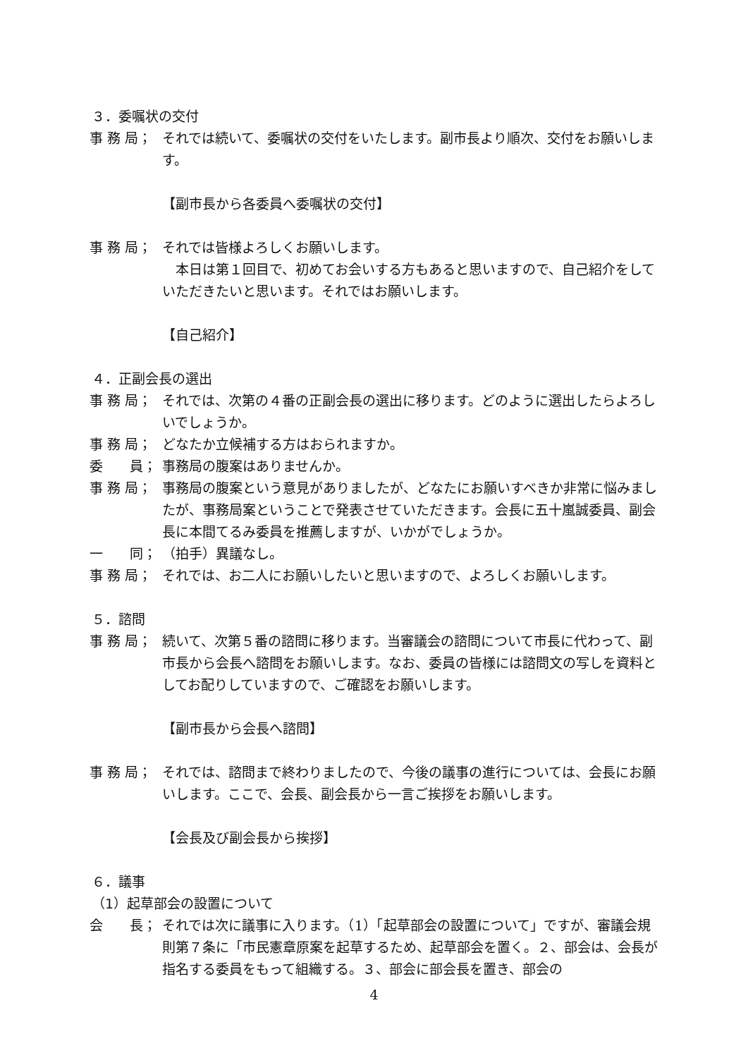３．委嘱状の交付
事 務 局； それでは続いて、委嘱状の交付をいたします。副市長より順次、交付をお願いします。
【副市長から各委員へ委嘱状の交付】
事 務 局； それでは皆様よろしくお願いします。
　本日は第１回目で、初めてお会いする方もあると思いますので、自己紹介をしていただきたいと思います。それではお願いします。
【自己紹介】
４．正副会長の選出
事 務 局； それでは、次第の４番の正副会長の選出に移ります。どのように選出したらよろしいでしょうか。
事 務 局； どなたか立候補する方はおられますか。
委　　員； 事務局の腹案はありませんか。
事 務 局； 事務局の腹案という意見がありましたが、どなたにお願いすべきか非常に悩みましたが、事務局案ということで発表させていただきます。会長に五十嵐誠委員、副会長に本間てるみ委員を推薦しますが、いかがでしょうか。
一　　同； （拍手）異議なし。
事 務 局； それでは、お二人にお願いしたいと思いますので、よろしくお願いします。
５．諮問
事 務 局； 続いて、次第５番の諮問に移ります。当審議会の諮問について市長に代わって、副市長から会長へ諮問をお願いします。なお、委員の皆様には諮問文の写しを資料としてお配りしていますので、ご確認をお願いします。
【副市長から会長へ諮問】
事 務 局； それでは、諮問まで終わりましたので、今後の議事の進行については、会長にお願いします。ここで、会長、副会長から一言ご挨拶をお願いします。
【会長及び副会長から挨拶】
６．議事
（1）起草部会の設置について
会　　長； それでは次に議事に入ります。（1）「起草部会の設置について」ですが、審議会規則第７条に「市民憲章原案を起草するため、起草部会を置く。２、部会は、会長が指名する委員をもって組織する。３、部会に部会長を置き、部会の
4